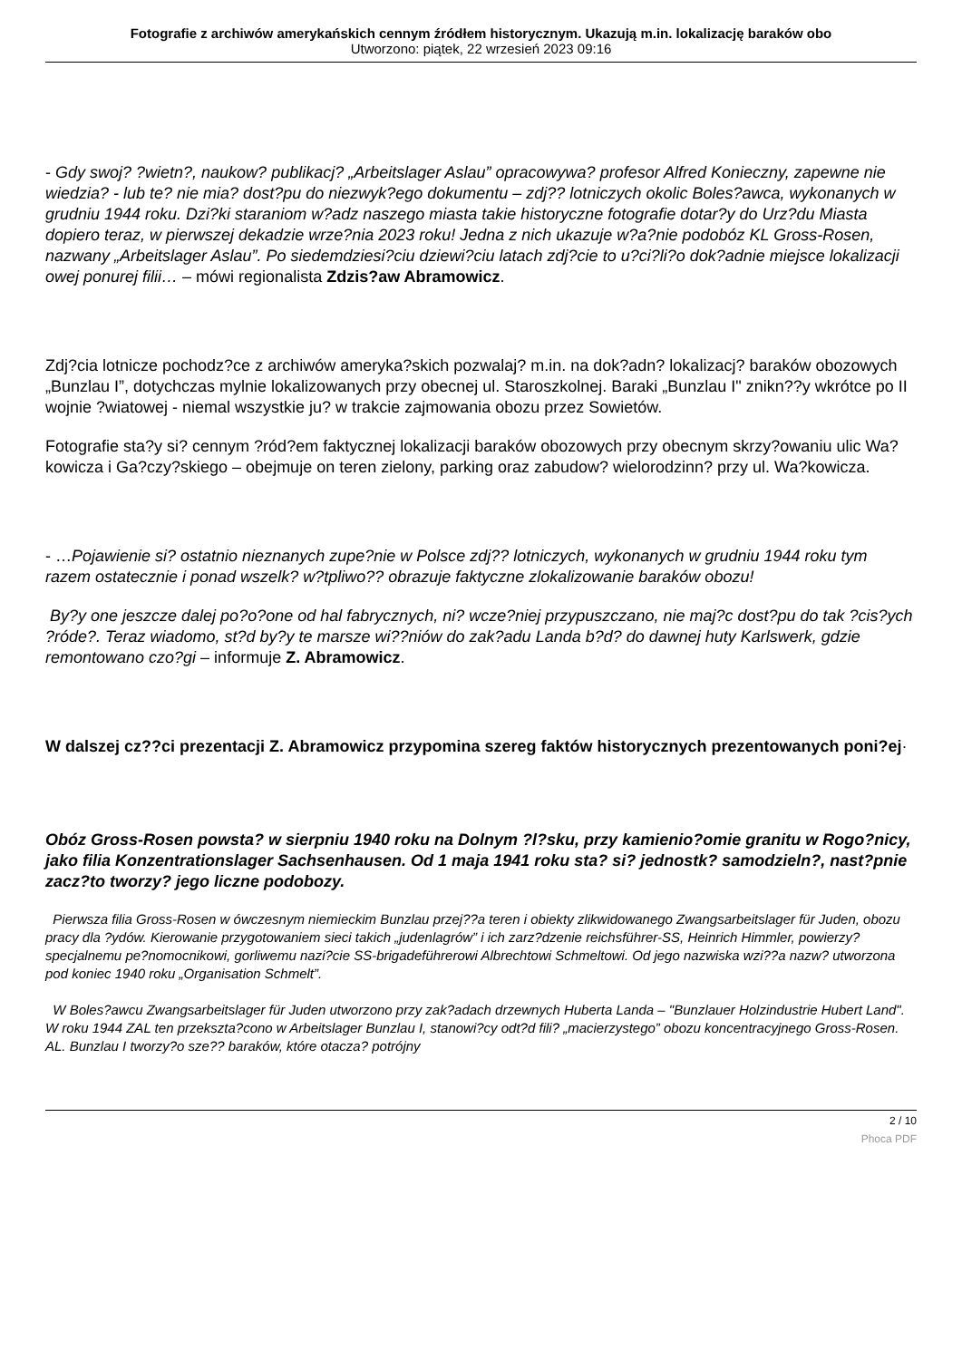Fotografie z archiwów amerykańskich cennym źródłem historycznym. Ukazują m.in. lokalizację baraków obo
Utworzono: piątek, 22 wrzesień 2023 09:16
- Gdy swoj? ?wietn?, naukow? publikacj? „Arbeitslager Aslau” opracowywa? profesor Alfred Konieczny, zapewne nie wiedzia? - lub te? nie mia? dost?pu do niezwyk?ego dokumentu – zdj?? lotniczych okolic Boles?awca, wykonanych w grudniu 1944 roku. Dzi?ki staraniom w?adz naszego miasta takie historyczne fotografie dotar?y do Urz?du Miasta dopiero teraz, w pierwszej dekadzie wrze?nia 2023 roku! Jedna z nich ukazuje w?a?nie podobóz KL Gross-Rosen, nazwany „Arbeitslager Aslau”. Po siedemdziesi?ciu dziewi?ciu latach zdj?cie to u?ci?li?o dok?adnie miejsce lokalizacji owej ponurej filii… – mówi regionalista Zdzis?aw Abramowicz.
Zdj?cia lotnicze pochodz?ce z archiwów ameryka?skich pozwalaj? m.in. na dok?adn? lokalizacj? baraków obozowych „Bunzlau I”, dotychczas mylnie lokalizowanych przy obecnej ul. Staroszkolnej. Baraki „Bunzlau I" znikn??y wkrótce po II wojnie ?wiatowej - niemal wszystkie ju? w trakcie zajmowania obozu przez Sowietów.
Fotografie sta?y si? cennym ?ród?em faktycznej lokalizacji baraków obozowych przy obecnym skrzy?owaniu ulic Wa?kowicza i Ga?czy?skiego – obejmuje on teren zielony, parking oraz zabudow? wielorodzinn? przy ul. Wa?kowicza.
- …Pojawienie si? ostatnio nieznanych zupe?nie w Polsce zdj?? lotniczych, wykonanych w grudniu 1944 roku tym razem ostatecznie i ponad wszelk? w?tpliwo?? obrazuje faktyczne zlokalizowanie baraków obozu!
By?y one jeszcze dalej po?o?one od hal fabrycznych, ni? wcze?niej przypuszczano, nie maj?c dost?pu do tak ?cis?ych ?róde?. Teraz wiadomo, st?d by?y te marsze wi??niów do zak?adu Landa b?d? do dawnej huty Karlswerk, gdzie remontowano czo?gi – informuje Z. Abramowicz.
W dalszej cz??ci prezentacji Z. Abramowicz przypomina szereg faktów historycznych prezentowanych poni?ej·
Obóz Gross-Rosen powsta? w sierpniu 1940 roku na Dolnym ?l?sku, przy kamienio?omie granitu w Rogo?nicy, jako filia Konzentrationslager Sachsenhausen. Od 1 maja 1941 roku sta? si? jednostk? samodzieln?, nast?pnie zacz?to tworzy? jego liczne podobozy.
Pierwsza filia Gross-Rosen w ówczesnym niemieckim Bunzlau przej??a teren i obiekty zlikwidowanego Zwangsarbeitslager für Juden, obozu pracy dla ?ydów. Kierowanie przygotowaniem sieci takich „judenlagrów” i ich zarz?dzenie reichsführer-SS, Heinrich Himmler, powierzy? specjalnemu pe?nomocnikowi, gorliwemu nazi?cie SS-brigadeführerowi Albrechtowi Schmeltowi. Od jego nazwiska wzi??a nazw? utworzona pod koniec 1940 roku „Organisation Schmelt”.
W Boles?awcu Zwangsarbeitslager für Juden utworzono przy zak?adach drzewnych Huberta Landa – "Bunzlauer Holzindustrie Hubert Land". W roku 1944 ZAL ten przekszta?cono w Arbeitslager Bunzlau I, stanowi?cy odt?d fili? „macierzystego” obozu koncentracyjnego Gross-Rosen. AL. Bunzlau I tworzy?o sze?? baraków, które otacza? potrójny
2 / 10
Phoca PDF